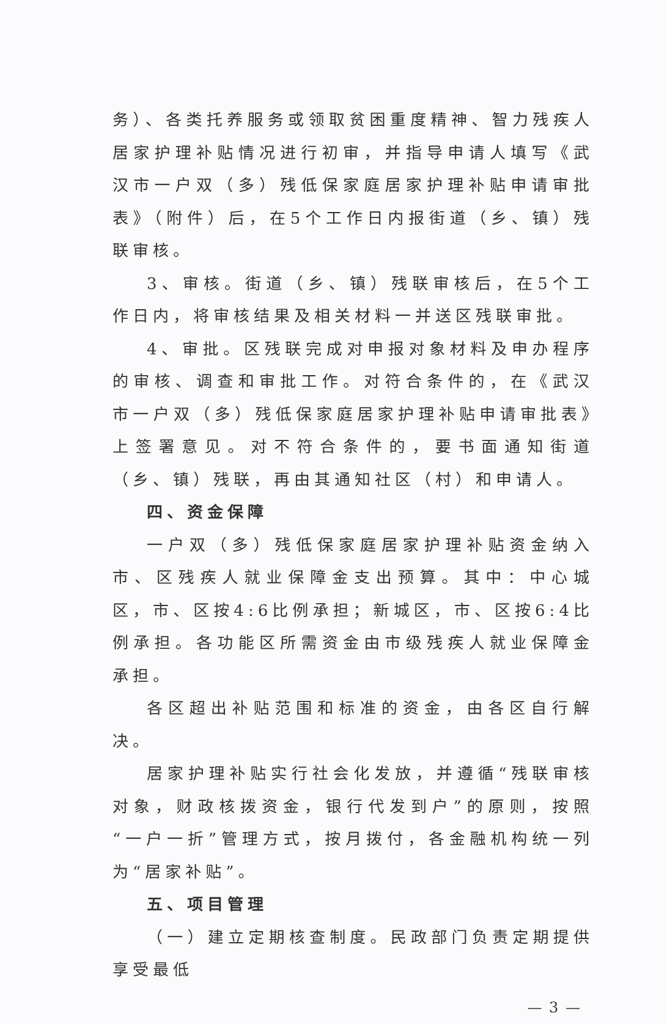务）、各类托养服务或领取贫困重度精神、智力残疾人居家护理补贴情况进行初审，并指导申请人填写《武汉市一户双（多）残低保家庭居家护理补贴申请审批表》（附件）后，在5个工作日内报街道（乡、镇）残联审核。
3、审核。街道（乡、镇）残联审核后，在5个工作日内，将审核结果及相关材料一并送区残联审批。
4、审批。区残联完成对申报对象材料及申办程序的审核、调查和审批工作。对符合条件的，在《武汉市一户双（多）残低保家庭居家护理补贴申请审批表》上签署意见。对不符合条件的，要书面通知街道（乡、镇）残联，再由其通知社区（村）和申请人。
四、资金保障
一户双（多）残低保家庭居家护理补贴资金纳入市、区残疾人就业保障金支出预算。其中：中心城区，市、区按4:6比例承担；新城区，市、区按6:4比例承担。各功能区所需资金由市级残疾人就业保障金承担。
各区超出补贴范围和标准的资金，由各区自行解决。
居家护理补贴实行社会化发放，并遵循“残联审核对象，财政核拨资金，银行代发到户”的原则，按照“一户一折”管理方式，按月拨付，各金融机构统一列为“居家补贴”。
五、项目管理
（一）建立定期核查制度。民政部门负责定期提供享受最低
— 3 —